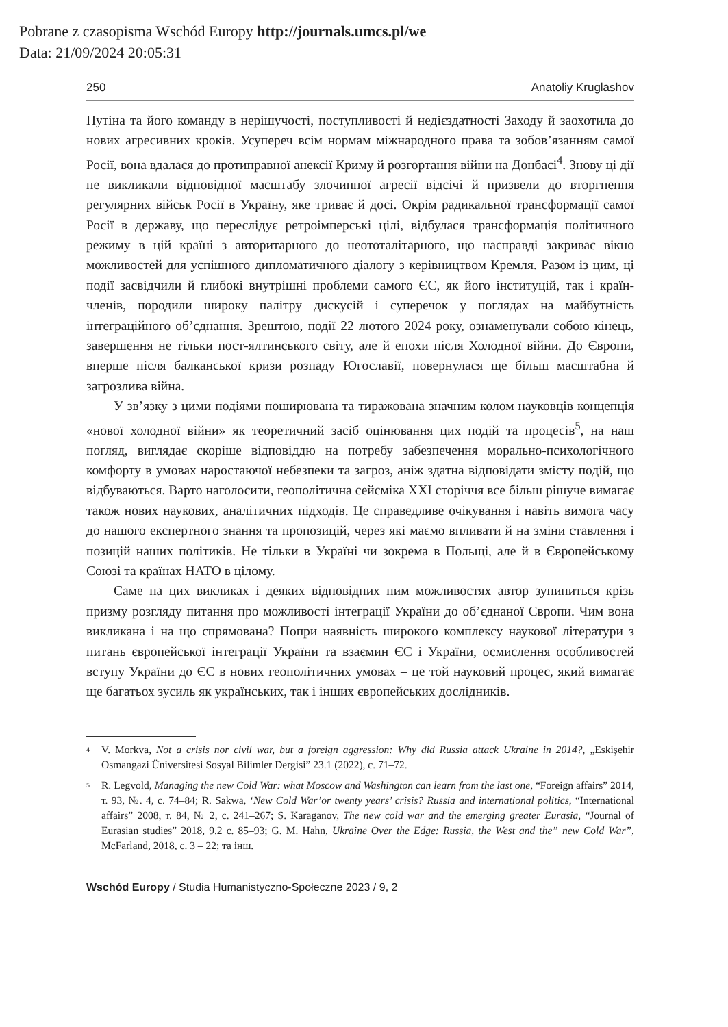Pobrane z czasopisma Wschód Europy http://journals.umcs.pl/we
Data: 21/09/2024 20:05:31
250 Anatoliy Kruglashov
Путіна та його команду в нерішучості, поступливості й недієздатності Заходу й заохотила до нових агресивних кроків. Усупереч всім нормам міжнародного права та зобов’язанням самої Росії, вона вдалася до протиправної анексії Криму й розгортання війни на Донбасі<sup>4</sup>. Знову ці дії не викликали відповідної масштабу злочинної агресії відсічі й призвели до вторгнення регулярних військ Росії в Україну, яке триває й досі. Окрім радикальної трансформації самої Росії в державу, що переслідує ретроімперські цілі, відбулася трансформація політичного режиму в цій країні з авторитарного до неототалітарного, що насправді закриває вікно можливостей для успішного дипломатичного діалогу з керівництвом Кремля. Разом із цим, ці події засвідчили й глибокі внутрішні проблеми самого ЄС, як його інституцій, так і країн-членів, породили широку палітру дискусій і суперечок у поглядах на майбутність інтеграційного об’єднання. Зрештою, події 22 лютого 2024 року, ознаменували собою кінець, завершення не тільки пост-ялтинського світу, але й епохи після Холодної війни. До Європи, вперше після балканської кризи розпаду Югославії, повернулася ще більш масштабна й загрозлива війна.
У зв’язку з цими подіями поширювана та тиражована значним колом науковців концепція «нової холодної війни» як теоретичний засіб оцінювання цих подій та процесів<sup>5</sup>, на наш погляд, виглядає скоріше відповіддю на потребу забезпечення морально-психологічного комфорту в умовах наростаючої небезпеки та загроз, аніж здатна відповідати змісту подій, що відбуваються. Варто наголосити, геополітична сейсміка XXI сторіччя все більш рішуче вимагає також нових наукових, аналітичних підходів. Це справедливе очікування і навіть вимога часу до нашого експертного знання та пропозицій, через які маємо впливати й на зміни ставлення і позицій наших політиків. Не тільки в Україні чи зокрема в Польщі, але й в Європейському Союзі та країнах НАТО в цілому.
Саме на цих викликах і деяких відповідних ним можливостях автор зупиниться крізь призму розгляду питання про можливості інтеграції України до об’єднаної Європи. Чим вона викликана і на що спрямована? Попри наявність широкого комплексу наукової літератури з питань європейської інтеграції України та взаємин ЄС і України, осмислення особливостей вступу України до ЄС в нових геополітичних умовах – це той науковий процес, який вимагає ще багатьох зусиль як українських, так і інших європейських дослідників.
4
V. Morkva, Not a crisis nor civil war, but a foreign aggression: Why did Russia attack Ukraine in 2014?, „Eskişehir Osmangazi Üniversitesi Sosyal Bilimler Dergisi” 23.1 (2022), c. 71–72.
5
R. Legvold, Managing the new Cold War: what Moscow and Washington can learn from the last one, “Foreign affairs” 2014, т. 93, №. 4, с. 74–84; R. Sakwa, ‘New Cold War’or twenty years’ crisis? Russia and international politics, “International affairs” 2008, т. 84, № 2, с. 241–267; S. Karaganov, The new cold war and the emerging greater Eurasia, “Journal of Eurasian studies” 2018, 9.2 c. 85–93; G. M. Hahn, Ukraine Over the Edge: Russia, the West and the” new Cold War”, McFarland, 2018, c. 3 – 22; та інш.
Wschód Europy / Studia Humanistyczno-Społeczne 2023 / 9, 2